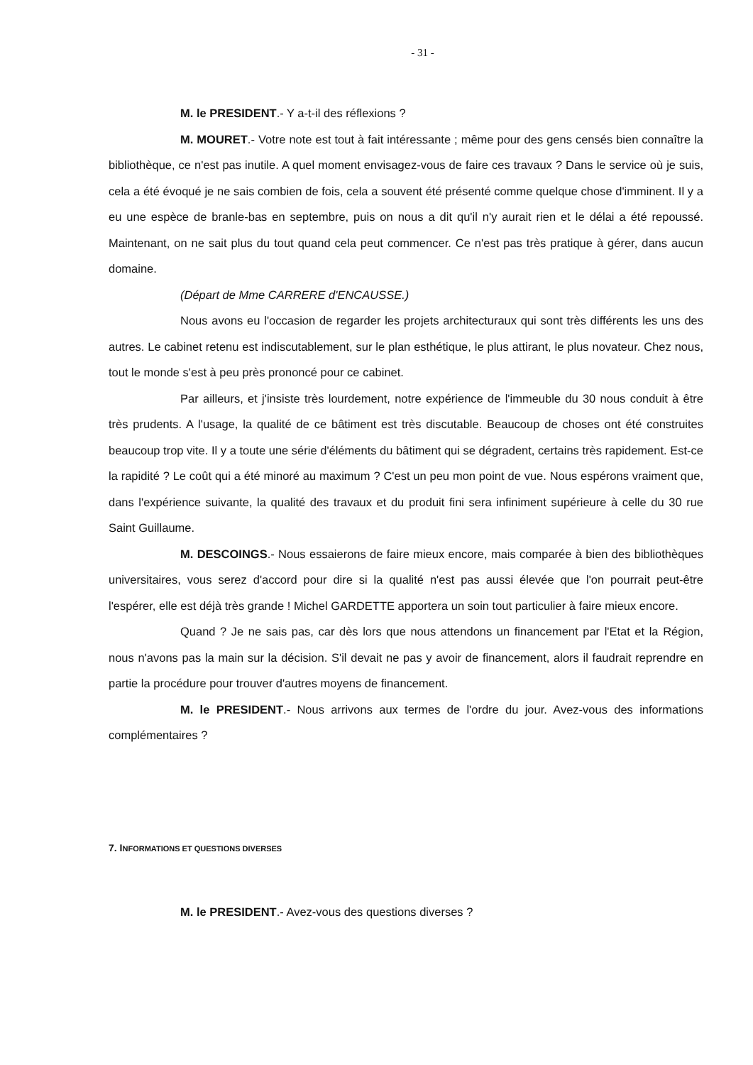- 31 -
M. le PRESIDENT.- Y a-t-il des réflexions ?
M. MOURET.- Votre note est tout à fait intéressante ; même pour des gens censés bien connaître la bibliothèque, ce n'est pas inutile. A quel moment envisagez-vous de faire ces travaux ? Dans le service où je suis, cela a été évoqué je ne sais combien de fois, cela a souvent été présenté comme quelque chose d'imminent. Il y a eu une espèce de branle-bas en septembre, puis on nous a dit qu'il n'y aurait rien et le délai a été repoussé. Maintenant, on ne sait plus du tout quand cela peut commencer. Ce n'est pas très pratique à gérer, dans aucun domaine.
(Départ de Mme CARRERE d'ENCAUSSE.)
Nous avons eu l'occasion de regarder les projets architecturaux qui sont très différents les uns des autres. Le cabinet retenu est indiscutablement, sur le plan esthétique, le plus attirant, le plus novateur. Chez nous, tout le monde s'est à peu près prononcé pour ce cabinet.
Par ailleurs, et j'insiste très lourdement, notre expérience de l'immeuble du 30 nous conduit à être très prudents. A l'usage, la qualité de ce bâtiment est très discutable. Beaucoup de choses ont été construites beaucoup trop vite. Il y a toute une série d'éléments du bâtiment qui se dégradent, certains très rapidement. Est-ce la rapidité ? Le coût qui a été minoré au maximum ? C'est un peu mon point de vue. Nous espérons vraiment que, dans l'expérience suivante, la qualité des travaux et du produit fini sera infiniment supérieure à celle du 30 rue Saint Guillaume.
M. DESCOINGS.- Nous essaierons de faire mieux encore, mais comparée à bien des bibliothèques universitaires, vous serez d'accord pour dire si la qualité n'est pas aussi élevée que l'on pourrait peut-être l'espérer, elle est déjà très grande ! Michel GARDETTE apportera un soin tout particulier à faire mieux encore.
Quand ? Je ne sais pas, car dès lors que nous attendons un financement par l'Etat et la Région, nous n'avons pas la main sur la décision. S'il devait ne pas y avoir de financement, alors il faudrait reprendre en partie la procédure pour trouver d'autres moyens de financement.
M. le PRESIDENT.- Nous arrivons aux termes de l'ordre du jour. Avez-vous des informations complémentaires ?
7. INFORMATIONS ET QUESTIONS DIVERSES
M. le PRESIDENT.- Avez-vous des questions diverses ?